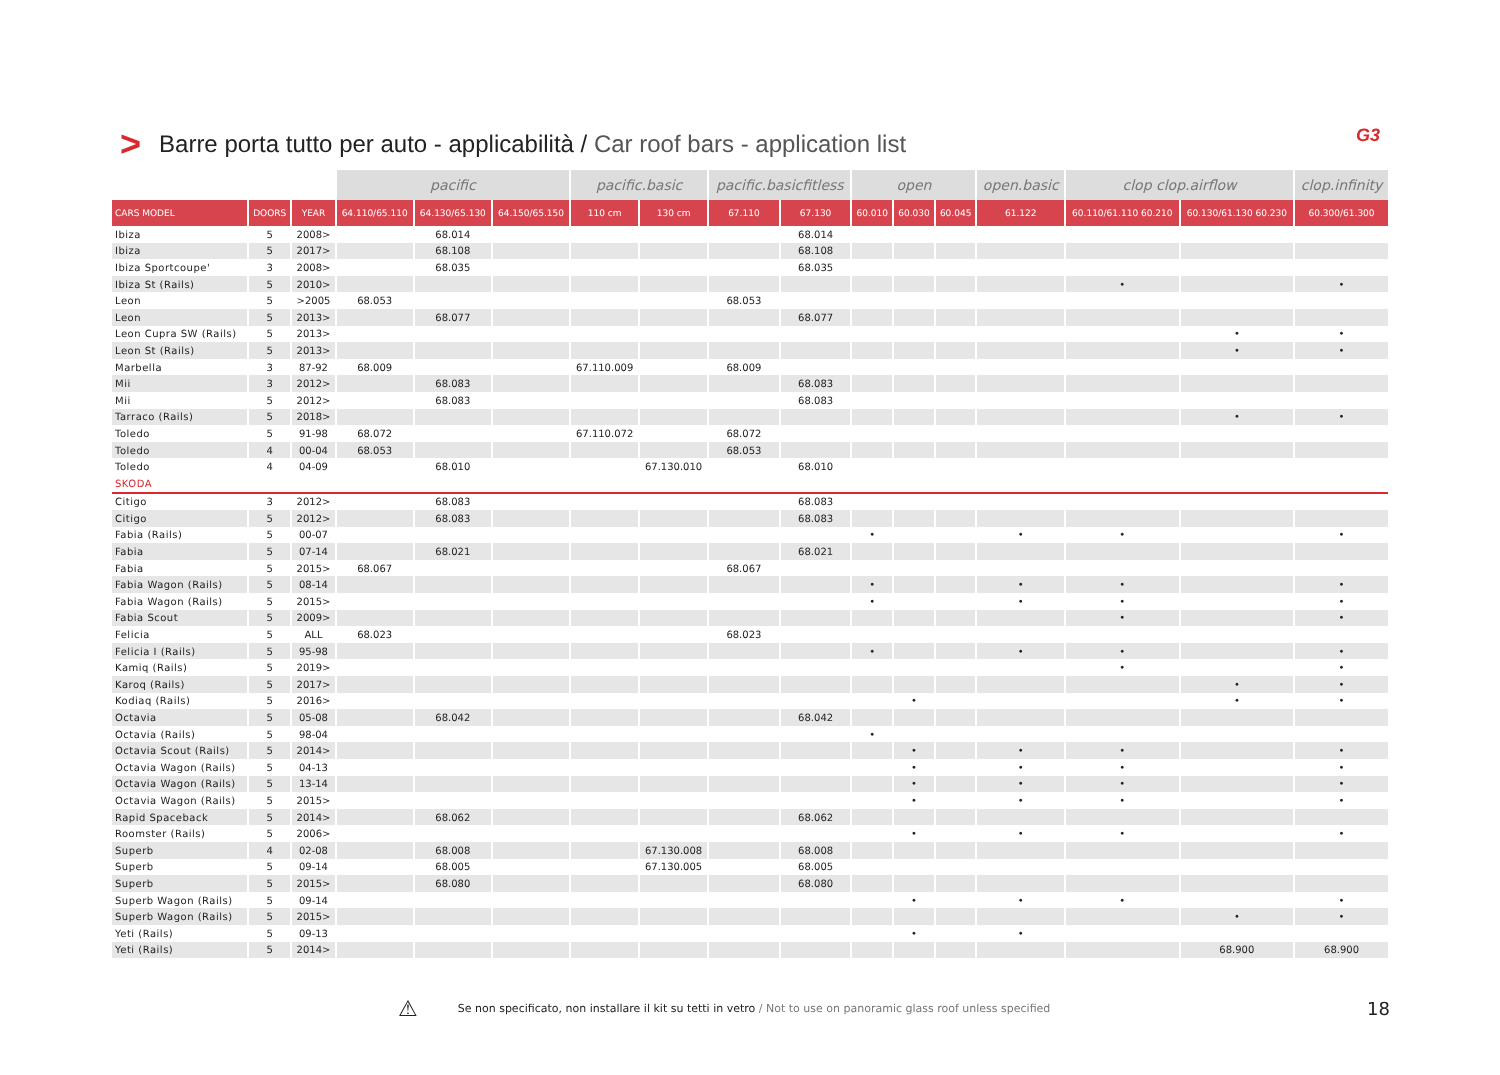> Barre porta tutto per auto - applicabilità / Car roof bars - application list G3
| | | | pacific | | | pacific.basic | | pacific.basicfitless | | open | | | open.basic | clop clop.airflow | | clop.infinity |
| --- | --- | --- | --- | --- | --- | --- | --- | --- | --- | --- | --- | --- | --- | --- | --- | --- |
| CARS MODEL | DOORS | YEAR | 64.110/65.110 | 64.130/65.130 | 64.150/65.150 | 110 cm | 130 cm | 67.110 | 67.130 | 60.010 | 60.030 | 60.045 | 61.122 | 60.110/61.110 60.210 | 60.130/61.130 60.230 | 60.300/61.300 |
| Ibiza | 5 | 2008> | | 68.014 | | | | | 68.014 | | | | | | | |
| Ibiza | 5 | 2017> | | 68.108 | | | | | 68.108 | | | | | | | |
| Ibiza Sportcoupe' | 3 | 2008> | | 68.035 | | | | | 68.035 | | | | | | | |
| Ibiza St (Rails) | 5 | 2010> | | | | | | | | | | | | • | | • |
| Leon | 5 | >2005 | 68.053 | | | | | 68.053 | | | | | | | | |
| Leon | 5 | 2013> | | 68.077 | | | | | 68.077 | | | | | | | |
| Leon Cupra SW (Rails) | 5 | 2013> | | | | | | | | | | | | | • | • |
| Leon St (Rails) | 5 | 2013> | | | | | | | | | | | | | • | • |
| Marbella | 3 | 87-92 | 68.009 | | | 67.110.009 | | 68.009 | | | | | | | | |
| Mii | 3 | 2012> | | 68.083 | | | | | 68.083 | | | | | | | |
| Mii | 5 | 2012> | | 68.083 | | | | | 68.083 | | | | | | | |
| Tarraco (Rails) | 5 | 2018> | | | | | | | | | | | | | • | • |
| Toledo | 5 | 91-98 | 68.072 | | | 67.110.072 | | 68.072 | | | | | | | | |
| Toledo | 4 | 00-04 | 68.053 | | | | | 68.053 | | | | | | | | |
| Toledo | 4 | 04-09 | | 68.010 | | | 67.130.010 | | 68.010 | | | | | | | |
| SKODA | | | | | | | | | | | | | | | | |
| Citigo | 3 | 2012> | | 68.083 | | | | | 68.083 | | | | | | | |
| Citigo | 5 | 2012> | | 68.083 | | | | | 68.083 | | | | | | | |
| Fabia (Rails) | 5 | 00-07 | | | | | | | | • | | | • | • | | • |
| Fabia | 5 | 07-14 | | 68.021 | | | | | 68.021 | | | | | | | |
| Fabia | 5 | 2015> | 68.067 | | | | | 68.067 | | | | | | | | |
| Fabia Wagon (Rails) | 5 | 08-14 | | | | | | | | • | | | • | • | | • |
| Fabia Wagon (Rails) | 5 | 2015> | | | | | | | | • | | | • | • | | • |
| Fabia Scout | 5 | 2009> | | | | | | | | | | | | • | | • |
| Felicia | 5 | ALL | 68.023 | | | | | 68.023 | | | | | | | | |
| Felicia I (Rails) | 5 | 95-98 | | | | | | | | • | | | • | • | | • |
| Kamiq (Rails) | 5 | 2019> | | | | | | | | | | | | • | | • |
| Karoq (Rails) | 5 | 2017> | | | | | | | | | | | | | • | • |
| Kodiaq (Rails) | 5 | 2016> | | | | | | | | | • | | | | • | • |
| Octavia | 5 | 05-08 | | 68.042 | | | | | 68.042 | | | | | | | |
| Octavia (Rails) | 5 | 98-04 | | | | | | | | • | | | | | | |
| Octavia Scout (Rails) | 5 | 2014> | | | | | | | | | • | | • | • | | • |
| Octavia Wagon (Rails) | 5 | 04-13 | | | | | | | | | • | | • | • | | • |
| Octavia Wagon (Rails) | 5 | 13-14 | | | | | | | | | • | | • | • | | • |
| Octavia Wagon (Rails) | 5 | 2015> | | | | | | | | | • | | • | • | | • |
| Rapid Spaceback | 5 | 2014> | | 68.062 | | | | | 68.062 | | | | | | | |
| Roomster (Rails) | 5 | 2006> | | | | | | | | | • | | • | • | | • |
| Superb | 4 | 02-08 | | 68.008 | | | 67.130.008 | | 68.008 | | | | | | | |
| Superb | 5 | 09-14 | | 68.005 | | | 67.130.005 | | 68.005 | | | | | | | |
| Superb | 5 | 2015> | | 68.080 | | | | | 68.080 | | | | | | | |
| Superb Wagon (Rails) | 5 | 09-14 | | | | | | | | | • | | • | • | | • |
| Superb Wagon (Rails) | 5 | 2015> | | | | | | | | | | | | | • | • |
| Yeti (Rails) | 5 | 09-13 | | | | | | | | | • | | • | | | |
| Yeti (Rails) | 5 | 2014> | | | | | | | | | | | | | 68.900 | 68.900 |
⚠ Se non specificato, non installare il kit su tetti in vetro / Not to use on panoramic glass roof unless specified 18